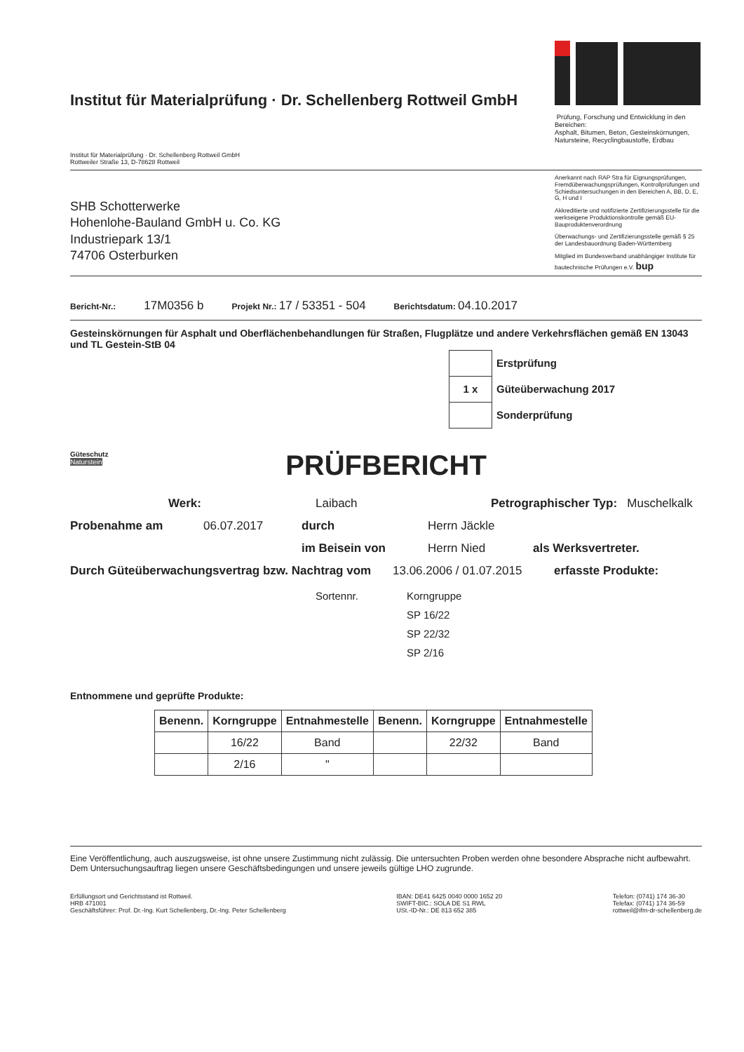Institut für Materialprüfung · Dr. Schellenberg Rottweil GmbH
Institut für Materialprüfung · Dr. Schellenberg Rottweil GmbH
Rottweiler Straße 13, D-78628 Rottweil
iFM Prüfung, Forschung und Entwicklung in den Bereichen:
Asphalt, Bitumen, Beton, Gesteinskörnungen, Natursteine, Recyclingbaustoffe, Erdbau
SHB Schotterwerke
Hohenlohe-Bauland GmbH u. Co. KG
Industriepark 13/1
74706 Osterburken
Anerkannt nach RAP Stra für Eignungsprüfungen, Fremdüberwachungsprüfungen, Kontrollprüfungen und Schiedsuntersuchungen in den Bereichen A, BB, D, E, G, H und I
Akkreditierte und notifizierte Zertifizierungsstelle für die werkseigene Produktionskontrolle gemäß EU-Bauproduktenverordnung
Überwachungs- und Zertifizierungsstelle gemäß § 25 der Landesbauordnung Baden-Württemberg
Mitglied im Bundesverband unabhängiger Institute für bautechnische Prüfungen e.V. bup
Bericht-Nr.: 17M0356 b Projekt Nr.: 17 / 53351 - 504 Berichtsdatum: 04.10.2017
Gesteinskörnungen für Asphalt und Oberflächenbehandlungen für Straßen, Flugplätze und andere Verkehrsflächen gemäß EN 13043 und TL Gestein-StB 04
| | Erstprüfung |
| 1 x | Güteüberwachung 2017 |
| | Sonderprüfung |
Güteschutz
Naturstein
PRÜFBERICHT
Werk: Laibach Petrographischer Typ: Muschelkalk
Probenahme am 06.07.2017 durch Herrn Jäckle
im Beisein von Herrn Nied als Werksvertreter.
Durch Güteüberwachungsvertrag bzw. Nachtrag vom 13.06.2006 / 01.07.2015 erfasste Produkte:
Sortennr. Korngruppe
SP 16/22
SP 22/32
SP 2/16
Entnommene und geprüfte Produkte:
| Benenn. | Korngruppe | Entnahmestelle | Benenn. | Korngruppe | Entnahmestelle |
| --- | --- | --- | --- | --- | --- |
| | 16/22 | Band | | 22/32 | Band |
| | 2/16 | " | | | |
Eine Veröffentlichung, auch auszugsweise, ist ohne unsere Zustimmung nicht zulässig. Die untersuchten Proben werden ohne besondere Absprache nicht aufbewahrt. Dem Untersuchungsauftrag liegen unsere Geschäftsbedingungen und unsere jeweils gültige LHO zugrunde.
Erfüllungsort und Gerichtsstand ist Rottweil.
HRB 471001
Geschäftsführer: Prof. Dr.-Ing. Kurt Schellenberg, Dr.-Ing. Peter Schellenberg
IBAN: DE41 6425 0040 0000 1652 20
SWIFT-BIC.: SOLA DE S1 RWL
USt.-ID-Nr.: DE 813 652 385
Telefon: (0741) 174 36-30
Telefax: (0741) 174 36-59
rottweil@ifm-dr-schellenberg.de